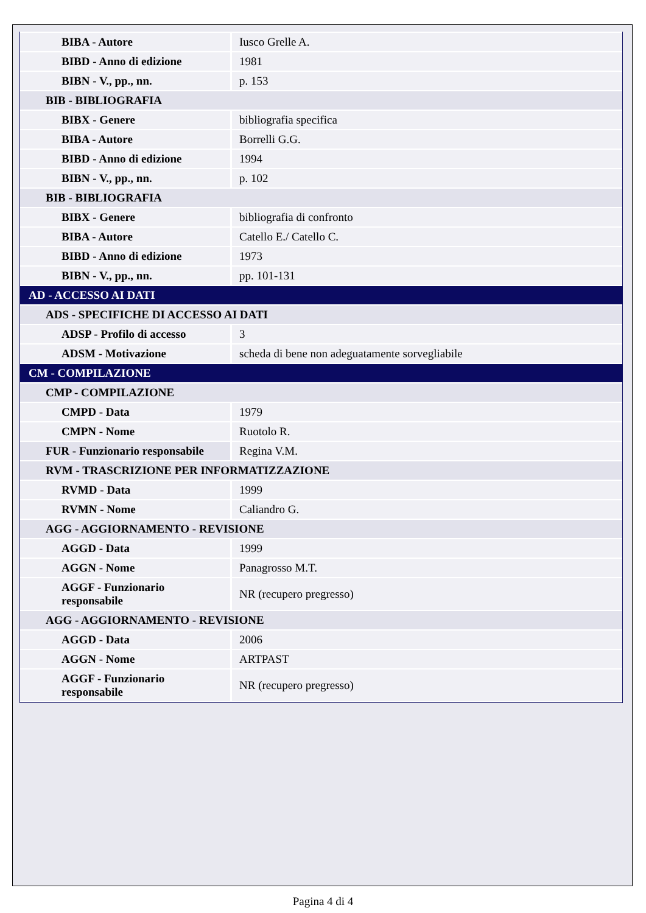| BIBA - Autore | Iusco Grelle A. |
| BIBD - Anno di edizione | 1981 |
| BIBN - V., pp., nn. | p. 153 |
| BIB - BIBLIOGRAFIA | |
| BIBX - Genere | bibliografia specifica |
| BIBA - Autore | Borrelli G.G. |
| BIBD - Anno di edizione | 1994 |
| BIBN - V., pp., nn. | p. 102 |
| BIB - BIBLIOGRAFIA | |
| BIBX - Genere | bibliografia di confronto |
| BIBA - Autore | Catello E./ Catello C. |
| BIBD - Anno di edizione | 1973 |
| BIBN - V., pp., nn. | pp. 101-131 |
| AD - ACCESSO AI DATI | |
| ADS - SPECIFICHE DI ACCESSO AI DATI | |
| ADSP - Profilo di accesso | 3 |
| ADSM - Motivazione | scheda di bene non adeguatamente sorvegliabile |
| CM - COMPILAZIONE | |
| CMP - COMPILAZIONE | |
| CMPD - Data | 1979 |
| CMPN - Nome | Ruotolo R. |
| FUR - Funzionario responsabile | Regina V.M. |
| RVM - TRASCRIZIONE PER INFORMATIZZAZIONE | |
| RVMD - Data | 1999 |
| RVMN - Nome | Caliandro G. |
| AGG - AGGIORNAMENTO - REVISIONE | |
| AGGD - Data | 1999 |
| AGGN - Nome | Panagrosso M.T. |
| AGGF - Funzionario responsabile | NR (recupero pregresso) |
| AGG - AGGIORNAMENTO - REVISIONE | |
| AGGD - Data | 2006 |
| AGGN - Nome | ARTPAST |
| AGGF - Funzionario responsabile | NR (recupero pregresso) |
Pagina 4 di 4